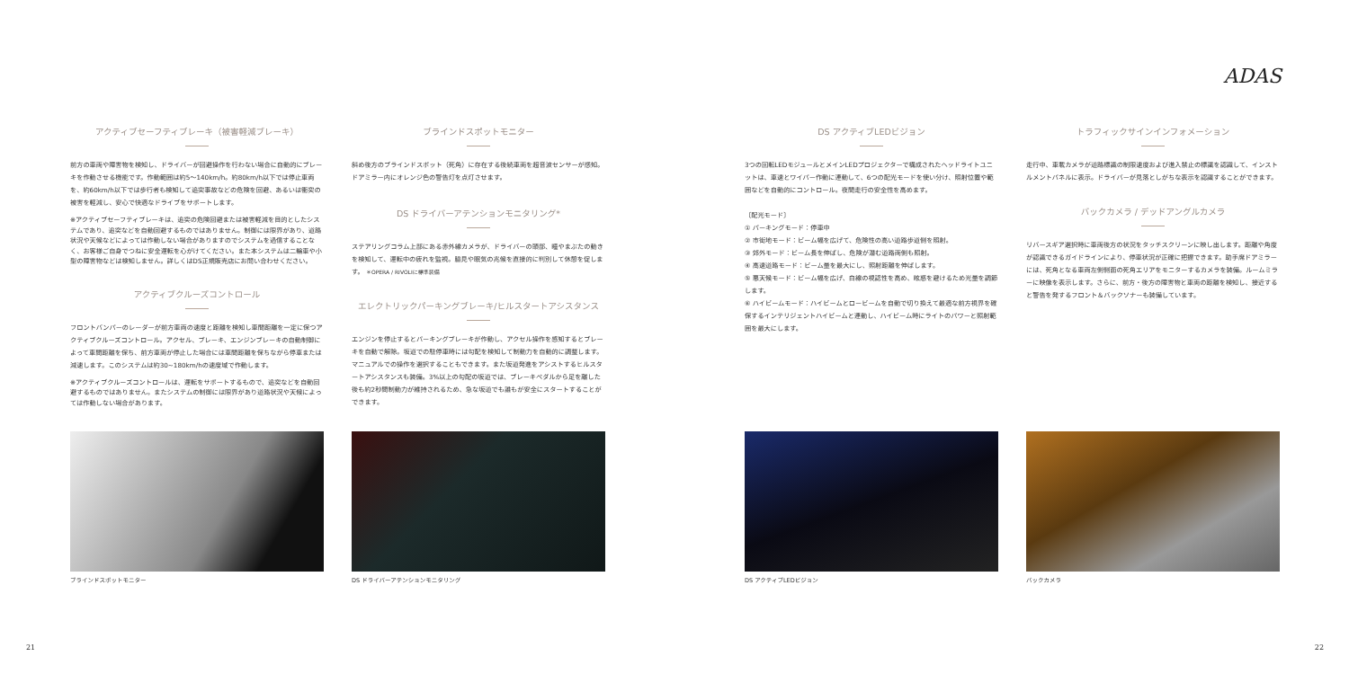ADAS
アクティブセーフティブレーキ（被害軽減ブレーキ）
前方の車両や障害物を検知し、ドライバーが回避操作を行わない場合に自動的にブレーキを作動させる機能です。作動範囲は約5～140km/h。約80km/h以下では停止車両を、約60km/h以下では歩行者も検知して追突事故などの危険を回避、あるいは衝突の被害を軽減し、安心で快適なドライブをサポートします。
※アクティブセーフティブレーキは、追突の危険回避または被害軽減を目的としたシステムであり、追突などを自動回避するものではありません。制御には限界があり、道路状況や天候などによっては作動しない場合がありますのでシステムを過信することなく、お客様ご自身でつねに安全運転を心がけてください。また本システムは二輪車や小型の障害物などは検知しません。詳しくはDS正規販売店にお問い合わせください。
アクティブクルーズコントロール
フロントバンパーのレーダーが前方車両の速度と距離を検知し車間距離を一定に保つアクティブクルーズコントロール。アクセル、ブレーキ、エンジンブレーキの自動制御によって車間距離を保ち、前方車両が停止した場合には車間距離を保ちながら停車または減速します。このシステムは約30~180km/hの速度域で作動します。
※アクティブクルーズコントロールは、運転をサポートするもので、追突などを自動回避するものではありません。またシステムの制御には限界があり道路状況や天候によっては作動しない場合があります。
ブラインドスポットモニター
斜め後方のブラインドスポット（死角）に存在する後続車両を超音波センサーが感知。ドアミラー内にオレンジ色の警告灯を点灯させます。
DS ドライバーアテンションモニタリング*
ステアリングコラム上部にある赤外線カメラが、ドライバーの頭部、瞳やまぶたの動きを検知して、運転中の疲れを監視。脇見や眠気の兆候を直接的に判別して休憩を促します。 ＊OPERA / RIVOLIに標準装備
エレクトリックパーキングブレーキ/ヒルスタートアシスタンス
エンジンを停止するとパーキングブレーキが作動し、アクセル操作を感知するとブレーキを自動で解除。坂道での駐停車時には勾配を検知して制動力を自動的に調整します。マニュアルでの操作を選択することもできます。また坂道発進をアシストするヒルスタートアシスタンスも装備。3%以上の勾配の坂道では、ブレーキペダルから足を離した後も約2秒間制動力が維持されるため、急な坂道でも誰もが安全にスタートすることができます。
DS アクティブLEDビジョン
3つの回転LEDモジュールとメインLEDプロジェクターで構成されたヘッドライトユニットは、車速とワイパー作動に連動して、6つの配光モードを使い分け、照射位置や範囲などを自動的にコントロール。夜間走行の安全性を高めます。
〔配光モード〕
① パーキングモード：停車中
② 市街地モード：ビーム幅を広げて、危険性の高い道路歩道側を照射。
③ 郊外モード：ビーム長を伸ばし、危険が潜む道路両側も照射。
④ 高速道路モード：ビーム量を最大にし、照射距離を伸ばします。
⑤ 悪天候モード：ビーム幅を広げ、白線の視認性を高め、眩惑を避けるため光量を調節します。
⑥ ハイビームモード：ハイビームとロービームを自動で切り換えて最適な前方視界を確保するインテリジェントハイビームと連動し、ハイビーム時にライトのパワーと照射範囲を最大にします。
トラフィックサインインフォメーション
走行中、車載カメラが道路標識の制限速度および進入禁止の標識を認識して、インストルメントパネルに表示。ドライバーが見落としがちな表示を認識することができます。
バックカメラ / デッドアングルカメラ
リバースギア選択時に車両後方の状況をタッチスクリーンに映し出します。距離や角度が認識できるガイドラインにより、停車状況が正確に把握できます。助手席ドアミラーには、死角となる車両左側側面の死角エリアをモニターするカメラを装備。ルームミラーに映像を表示します。さらに、前方・後方の障害物と車両の距離を検知し、接近すると警告を発するフロント＆バックソナーも装備しています。
ブラインドスポットモニター
DS ドライバーアテンションモニタリング
DS アクティブLEDビジョン バックカメラ
21 22